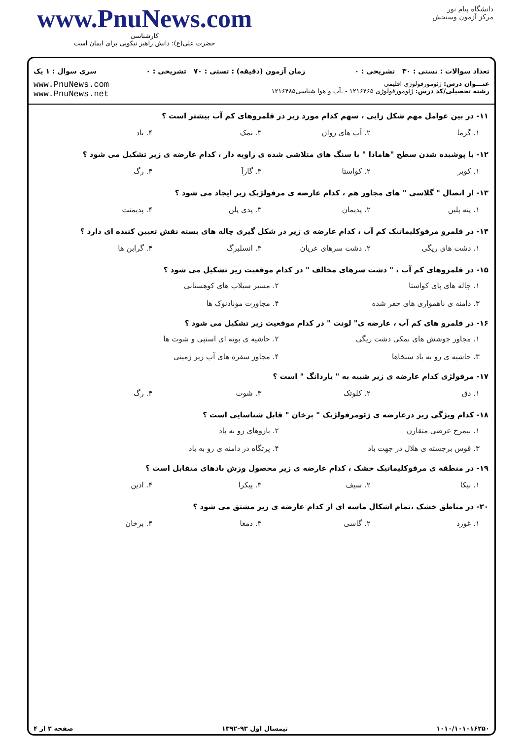www.PnuNews.com
کارشناسی
حضرت علی(ع): دانش راهبر نیکویی برای ایمان است
دانشگاه پیام نور
مرکز آزمون وسنجش
تعداد سوالات : تستی : ۳۰ تشریحی : ۰ زمان آزمون (دقیقه) : تستی : ۷۰ تشریحی : ۰ سری سوال : ۱ یک
عنـــوان درس: ژئومورفولوژی اقلیمی
رشته تحصیلی/کد درس: ژئومورفولوژی ۱۲۱۶۴۶۵ - ،آب و هوا شناسی۱۲۱۶۴۸۵
www.PnuNews.com
www.PnuNews.net
۱۱- در بین عوامل مهم شکل زایی ، سهم کدام مورد زیر در قلمروهای کم آب بیشتر است ؟
۱. گرما ۲. آب های روان ۳. نمک ۴. باد
۱۲- با پوشیده شدن سطح "هامادا " با سنگ های متلاشی شده ی زاویه دار ، کدام عارضه ی زیر تشکیل می شود ؟
۱. کویر ۲. کواستا ۳. گاراَ ۴. رگ
۱۳- از اتصال " گلاسی " های مجاور هم ، کدام عارضه ی مرفولژیک زیر ایجاد می شود ؟
۱. پنه پلین ۲. پدیمان ۳. پدی پلن ۴. پدیمنت
۱۴- در قلمرو مرفوکلیماتیک کم آب ، کدام عارضه ی زیر در شکل گیری چاله های بسته نقش تعیین کننده ای دارد ؟
۱. دشت های ریگی ۲. دشت سرهای عریان ۳. انسلبرگ ۴. گرابن ها
۱۵- در قلمروهای کم آب ، " دشت سرهای مخالف " در کدام موقعیت زیر تشکیل می شود ؟
۱. چاله های پای کواستا ۲. مسیر سیلاب های کوهستانی ۳. دامنه ی ناهمواری های حفر شده ۴. مجاورت مونادنوک ها
۱۶- در قلمرو های کم آب ، عارضه ی" لونت " در کدام موقعیت زیر تشکیل می شود ؟
۱. مجاور جوشش های نمکی دشت ریگی ۲. حاشیه ی بوته ای استپی و شوت ها ۳. حاشیه ی رو به باد سبخاها ۴. مجاور سفره های آب زیر زمینی
۱۷- مرفولژی کدام عارضه ی زیر شبیه به " یاردانگ " است ؟
۱. دق ۲. کلوتک ۳. شوت ۴. رگ
۱۸- کدام ویژگی زیر درعارضه ی ژئومرفولژیک " برخان " قابل شناسایی است ؟
۱. نیمرخ عرضی متقارن ۲. بازوهای رو به باد ۳. قوس برجسته ی هلال در جهت باد ۴. پرتگاه در دامنه ی رو به باد
۱۹- در منطقه ی مرفوکلیماتیک خشک ، کدام عارضه ی زیر محصول وزش بادهای متقابل است ؟
۱. نبکا ۲. سیف ۳. پیکرا ۴. ادین
۲۰- در مناطق خشک ،تمام اشکال ماسه ای از کدام عارضه ی زیر مشتق می شود ؟
۱. غورد ۲. گاسی ۳. دمغا ۴. برخان
۱۰۱۰/۱۰۱۰۱۶۲۵۰ نیمسال اول ۹۳-۱۳۹۲ صفحه ۲ از ۴